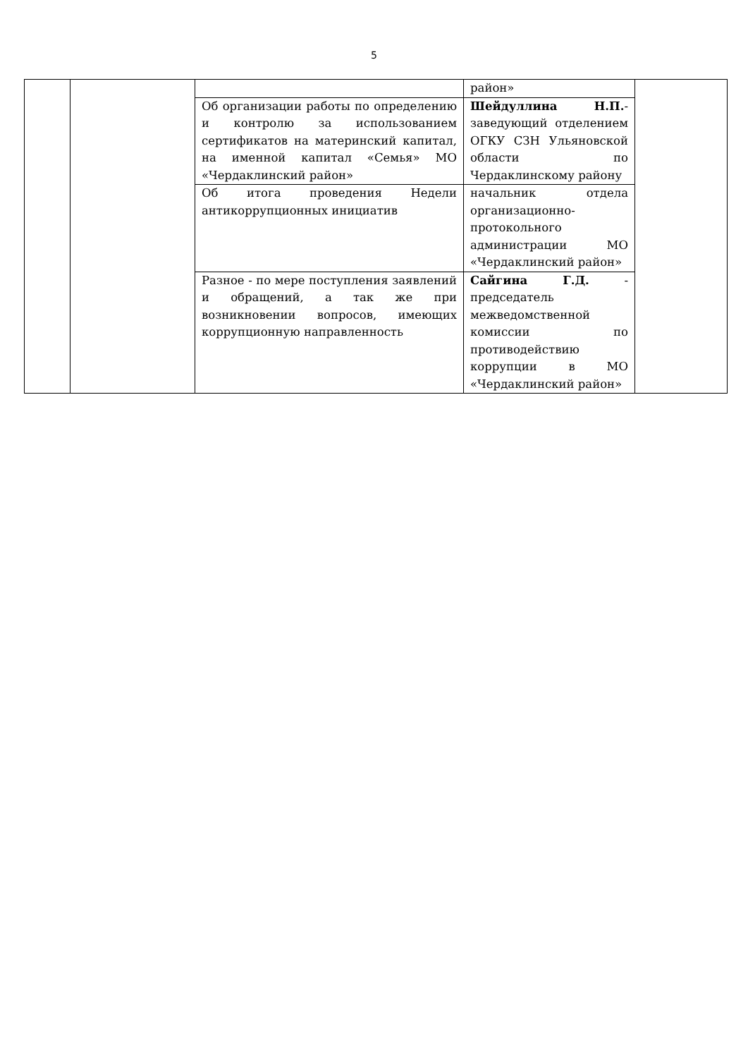5
| | | | район» | |
| | | Об организации работы по определению и контролю за использованием сертификатов на материнский капитал, на именной капитал «Семья» МО «Чердаклинский район» | Шейдуллина Н.П. - заведующий отделением ОГКУ СЗН Ульяновской области по Чердаклинскому району | |
| | | Об итога проведения Недели антикоррупционных инициатив | начальник отдела организационно-протокольного администрации МО «Чердаклинский район» | |
| | | Разное - по мере поступления заявлений и обращений, а так же при возникновении вопросов, имеющих коррупционную направленность | Сайгина Г.Д. - председатель межведомственной комиссии по противодействию коррупции в МО «Чердаклинский район» | |